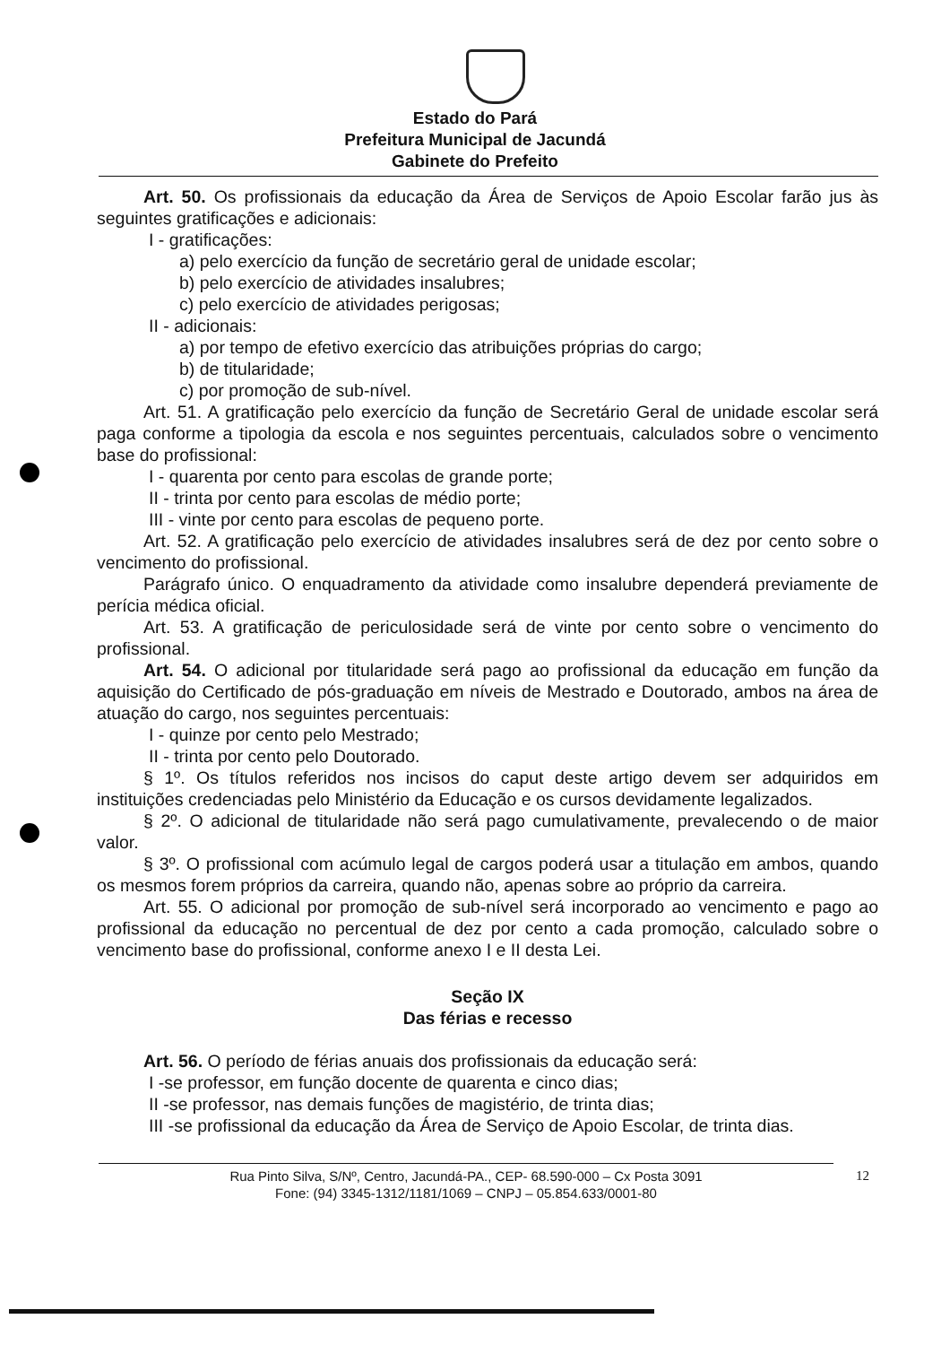Estado do Pará
Prefeitura Municipal de Jacundá
Gabinete do Prefeito
Art. 50. Os profissionais da educação da Área de Serviços de Apoio Escolar farão jus às seguintes gratificações e adicionais:
I - gratificações:
a) pelo exercício da função de secretário geral de unidade escolar;
b) pelo exercício de atividades insalubres;
c) pelo exercício de atividades perigosas;
II - adicionais:
a) por tempo de efetivo exercício das atribuições próprias do cargo;
b) de titularidade;
c) por promoção de sub-nível.
Art. 51. A gratificação pelo exercício da função de Secretário Geral de unidade escolar será paga conforme a tipologia da escola e nos seguintes percentuais, calculados sobre o vencimento base do profissional:
I - quarenta por cento para escolas de grande porte;
II - trinta por cento para escolas de médio porte;
III - vinte por cento para escolas de pequeno porte.
Art. 52. A gratificação pelo exercício de atividades insalubres será de dez por cento sobre o vencimento do profissional.
Parágrafo único. O enquadramento da atividade como insalubre dependerá previamente de perícia médica oficial.
Art. 53. A gratificação de periculosidade será de vinte por cento sobre o vencimento do profissional.
Art. 54. O adicional por titularidade será pago ao profissional da educação em função da aquisição do Certificado de pós-graduação em níveis de Mestrado e Doutorado, ambos na área de atuação do cargo, nos seguintes percentuais:
I - quinze por cento pelo Mestrado;
II - trinta por cento pelo Doutorado.
§ 1º. Os títulos referidos nos incisos do caput deste artigo devem ser adquiridos em instituições credenciadas pelo Ministério da Educação e os cursos devidamente legalizados.
§ 2º. O adicional de titularidade não será pago cumulativamente, prevalecendo o de maior valor.
§ 3º. O profissional com acúmulo legal de cargos poderá usar a titulação em ambos, quando os mesmos forem próprios da carreira, quando não, apenas sobre ao próprio da carreira.
Art. 55. O adicional por promoção de sub-nível será incorporado ao vencimento e pago ao profissional da educação no percentual de dez por cento a cada promoção, calculado sobre o vencimento base do profissional, conforme anexo I e II desta Lei.
Seção IX
Das férias e recesso
Art. 56. O período de férias anuais dos profissionais da educação será:
I -se professor, em função docente de quarenta e cinco dias;
II -se professor, nas demais funções de magistério, de trinta dias;
III -se profissional da educação da Área de Serviço de Apoio Escolar, de trinta dias.
Rua Pinto Silva, S/Nº, Centro, Jacundá-PA., CEP- 68.590-000 – Cx Posta 3091
Fone: (94) 3345-1312/1181/1069 – CNPJ – 05.854.633/0001-80
12